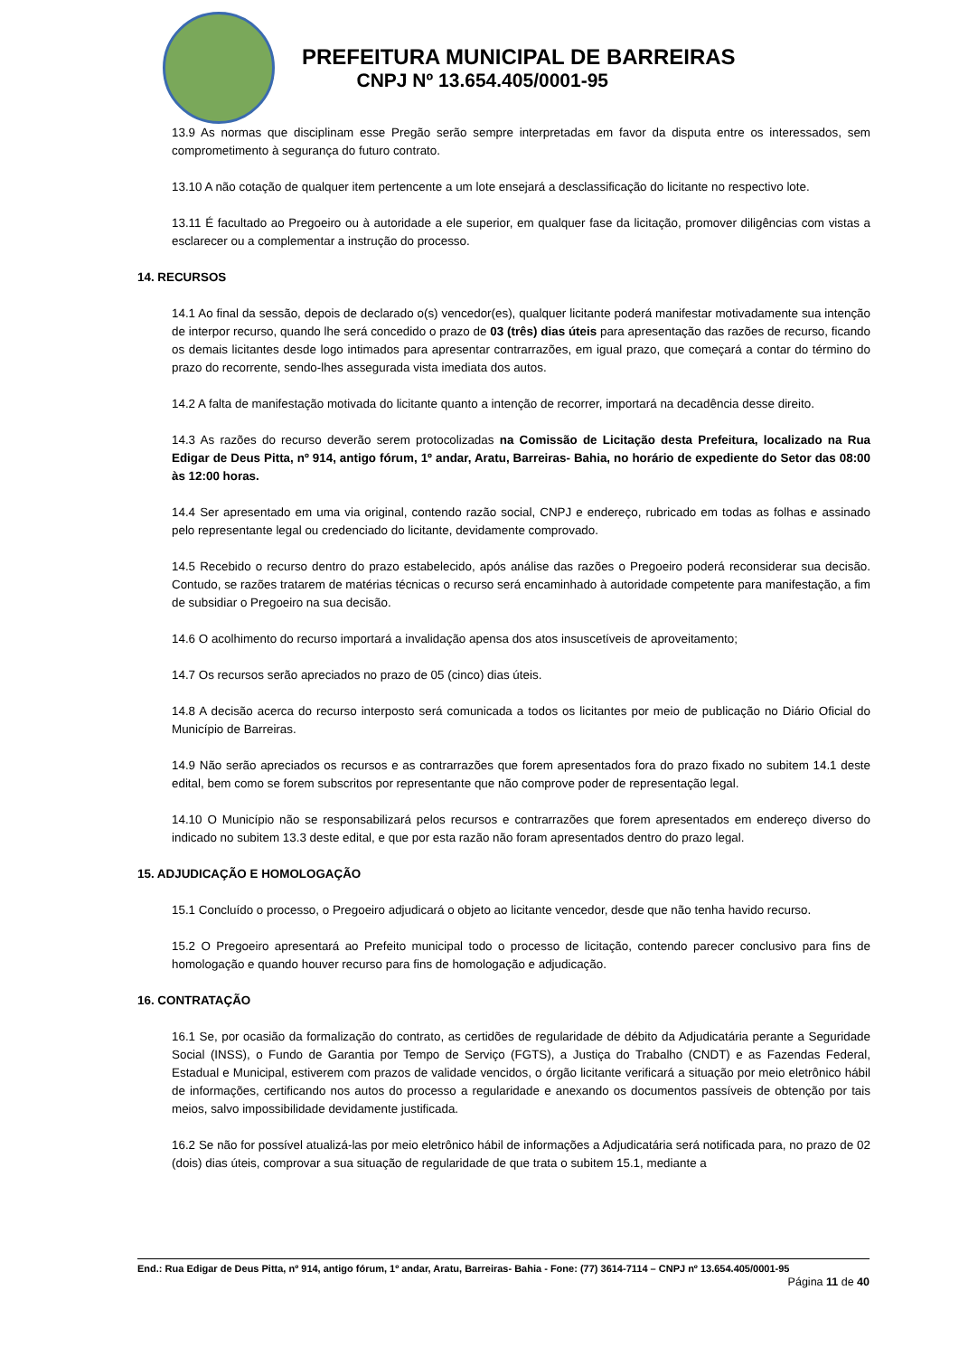PREFEITURA MUNICIPAL DE BARREIRAS
CNPJ Nº 13.654.405/0001-95
13.9 As normas que disciplinam esse Pregão serão sempre interpretadas em favor da disputa entre os interessados, sem comprometimento à segurança do futuro contrato.
13.10 A não cotação de qualquer item pertencente a um lote ensejará a desclassificação do licitante no respectivo lote.
13.11 É facultado ao Pregoeiro ou à autoridade a ele superior, em qualquer fase da licitação, promover diligências com vistas a esclarecer ou a complementar a instrução do processo.
14. RECURSOS
14.1 Ao final da sessão, depois de declarado o(s) vencedor(es), qualquer licitante poderá manifestar motivadamente sua intenção de interpor recurso, quando lhe será concedido o prazo de 03 (três) dias úteis para apresentação das razões de recurso, ficando os demais licitantes desde logo intimados para apresentar contrarrazões, em igual prazo, que começará a contar do término do prazo do recorrente, sendo-lhes assegurada vista imediata dos autos.
14.2 A falta de manifestação motivada do licitante quanto a intenção de recorrer, importará na decadência desse direito.
14.3 As razões do recurso deverão serem protocolizadas na Comissão de Licitação desta Prefeitura, localizado na Rua Edigar de Deus Pitta, nº 914, antigo fórum, 1º andar, Aratu, Barreiras- Bahia, no horário de expediente do Setor das 08:00 às 12:00 horas.
14.4 Ser apresentado em uma via original, contendo razão social, CNPJ e endereço, rubricado em todas as folhas e assinado pelo representante legal ou credenciado do licitante, devidamente comprovado.
14.5 Recebido o recurso dentro do prazo estabelecido, após análise das razões o Pregoeiro poderá reconsiderar sua decisão. Contudo, se razões tratarem de matérias técnicas o recurso será encaminhado à autoridade competente para manifestação, a fim de subsidiar o Pregoeiro na sua decisão.
14.6 O acolhimento do recurso importará a invalidação apensa dos atos insuscetíveis de aproveitamento;
14.7 Os recursos serão apreciados no prazo de 05 (cinco) dias úteis.
14.8 A decisão acerca do recurso interposto será comunicada a todos os licitantes por meio de publicação no Diário Oficial do Município de Barreiras.
14.9 Não serão apreciados os recursos e as contrarrazões que forem apresentados fora do prazo fixado no subitem 14.1 deste edital, bem como se forem subscritos por representante que não comprove poder de representação legal.
14.10 O Município não se responsabilizará pelos recursos e contrarrazões que forem apresentados em endereço diverso do indicado no subitem 13.3 deste edital, e que por esta razão não foram apresentados dentro do prazo legal.
15. ADJUDICAÇÃO E HOMOLOGAÇÃO
15.1 Concluído o processo, o Pregoeiro adjudicará o objeto ao licitante vencedor, desde que não tenha havido recurso.
15.2 O Pregoeiro apresentará ao Prefeito municipal todo o processo de licitação, contendo parecer conclusivo para fins de homologação e quando houver recurso para fins de homologação e adjudicação.
16. CONTRATAÇÃO
16.1 Se, por ocasião da formalização do contrato, as certidões de regularidade de débito da Adjudicatária perante a Seguridade Social (INSS), o Fundo de Garantia por Tempo de Serviço (FGTS), a Justiça do Trabalho (CNDT) e as Fazendas Federal, Estadual e Municipal, estiverem com prazos de validade vencidos, o órgão licitante verificará a situação por meio eletrônico hábil de informações, certificando nos autos do processo a regularidade e anexando os documentos passíveis de obtenção por tais meios, salvo impossibilidade devidamente justificada.
16.2 Se não for possível atualizá-las por meio eletrônico hábil de informações a Adjudicatária será notificada para, no prazo de 02 (dois) dias úteis, comprovar a sua situação de regularidade de que trata o subitem 15.1, mediante a
End.: Rua Edigar de Deus Pitta, nº 914, antigo fórum, 1º andar, Aratu, Barreiras- Bahia - Fone: (77) 3614-7114 – CNPJ nº 13.654.405/0001-95
Página 11 de 40